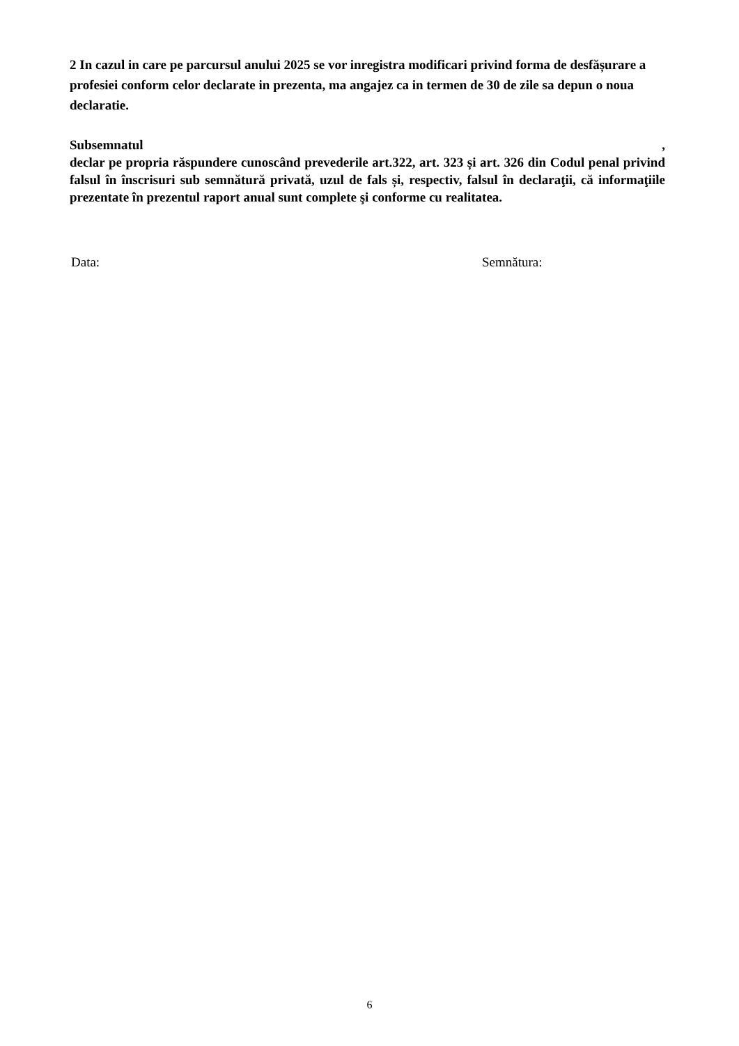2 In cazul in care pe parcursul anului 2025 se vor inregistra modificari privind forma de desfășurare a profesiei conform celor declarate in prezenta, ma angajez ca in termen de 30 de zile sa depun o noua declaratie.
Subsemnatul ,
declar pe propria răspundere cunoscând prevederile art.322, art. 323 și art. 326 din Codul penal privind falsul în înscrisuri sub semnătură privată, uzul de fals și, respectiv, falsul în declaraţii, că informaţiile prezentate în prezentul raport anual sunt complete şi conforme cu realitatea.
Data: Semnătura:
6